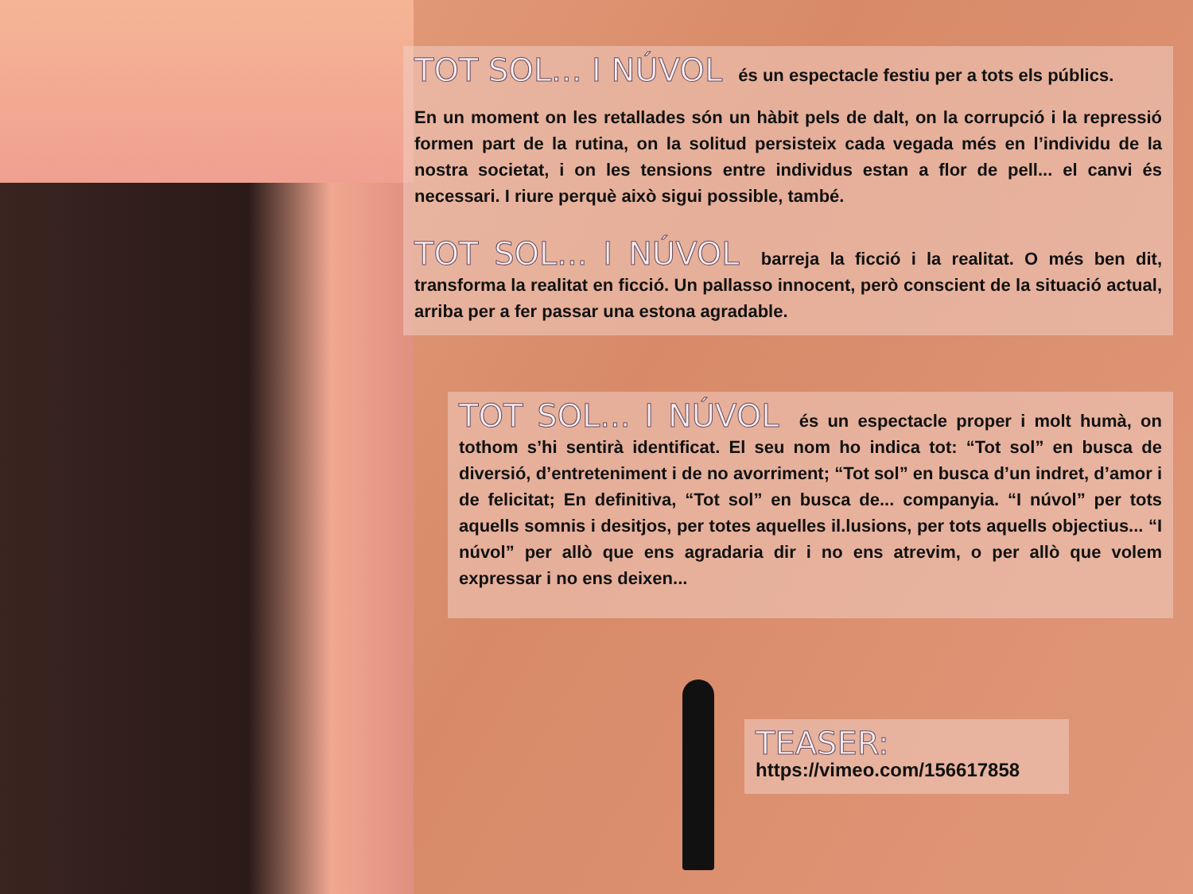TOT SOL... I NÚVOL és un espectacle festiu per a tots els públics.
En un moment on les retallades són un hàbit pels de dalt, on la corrupció i la repressió formen part de la rutina, on la solitud persisteix cada vegada més en l’individu de la nostra societat, i on les tensions entre individus estan a flor de pell... el canvi és necessari. I riure perquè això sigui possible, també.
TOT SOL... I NÚVOL barreja la ficció i la realitat. O més ben dit, transforma la realitat en ficció. Un pallasso innocent, però conscient de la situació actual, arriba per a fer passar una estona agradable.
TOT SOL... I NÚVOL és un espectacle proper i molt humà, on tothom s’hi sentirà identificat. El seu nom ho indica tot: “Tot sol” en busca de diversió, d’entreteniment i de no avorriment; “Tot sol” en busca d’un indret, d’amor i de felicitat; En definitiva, “Tot sol” en busca de... companyia. “I núvol” per tots aquells somnis i desitjos, per totes aquelles il.lusions, per tots aquells objectius... “I núvol” per allò que ens agradaria dir i no ens atrevim, o per allò que volem expressar i no ens deixen...
TEASER:
https://vimeo.com/156617858